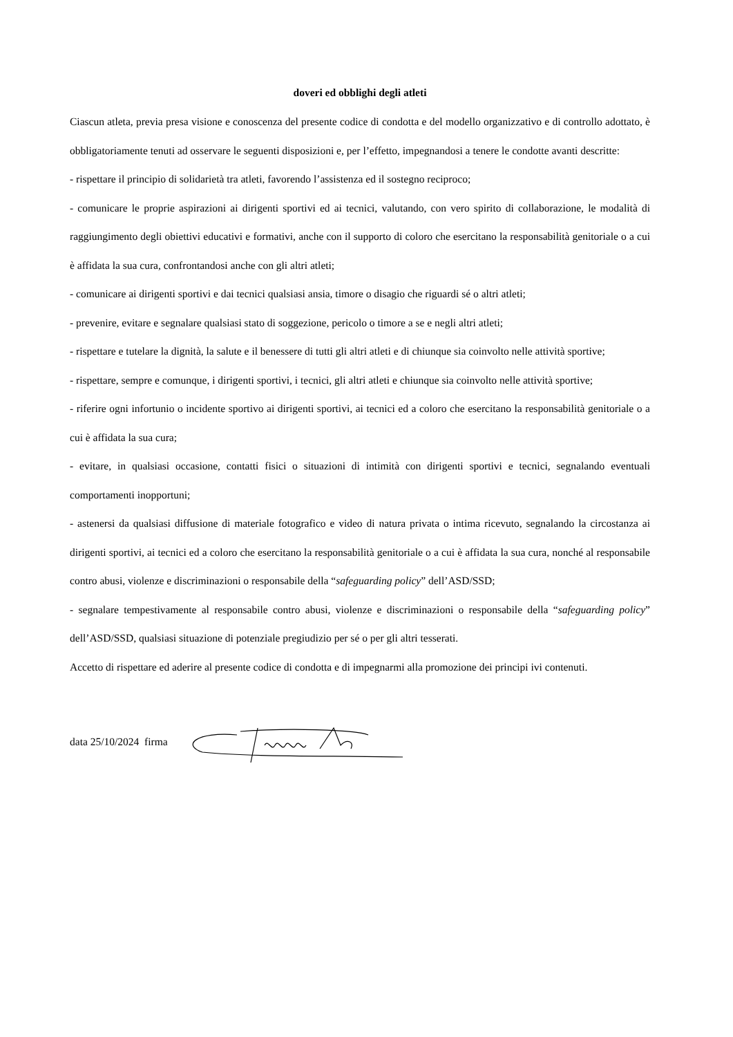doveri ed obblighi degli atleti
Ciascun atleta, previa presa visione e conoscenza del presente codice di condotta e del modello organizzativo e di controllo adottato, è obbligatoriamente tenuti ad osservare le seguenti disposizioni e, per l’effetto, impegnandosi a tenere le condotte avanti descritte:
- rispettare il principio di solidarietà tra atleti, favorendo l’assistenza ed il sostegno reciproco;
- comunicare le proprie aspirazioni ai dirigenti sportivi ed ai tecnici, valutando, con vero spirito di collaborazione, le modalità di raggiungimento degli obiettivi educativi e formativi, anche con il supporto di coloro che esercitano la responsabilità genitoriale o a cui è affidata la sua cura, confrontandosi anche con gli altri atleti;
- comunicare ai dirigenti sportivi e dai tecnici qualsiasi ansia, timore o disagio che riguardi sé o altri atleti;
- prevenire, evitare e segnalare qualsiasi stato di soggezione, pericolo o timore a se e negli altri atleti;
- rispettare e tutelare la dignità, la salute e il benessere di tutti gli altri atleti e di chiunque sia coinvolto nelle attività sportive;
- rispettare, sempre e comunque, i dirigenti sportivi, i tecnici, gli altri atleti e chiunque sia coinvolto nelle attività sportive;
- riferire ogni infortunio o incidente sportivo ai dirigenti sportivi, ai tecnici ed a coloro che esercitano la responsabilità genitoriale o a cui è affidata la sua cura;
- evitare, in qualsiasi occasione, contatti fisici o situazioni di intimità con dirigenti sportivi e tecnici, segnalando eventuali comportamenti inopportuni;
- astenersi da qualsiasi diffusione di materiale fotografico e video di natura privata o intima ricevuto, segnalando la circostanza ai dirigenti sportivi, ai tecnici ed a coloro che esercitano la responsabilità genitoriale o a cui è affidata la sua cura, nonché al responsabile contro abusi, violenze e discriminazioni o responsabile della “safeguarding policy” dell’ASD/SSD;
- segnalare tempestivamente al responsabile contro abusi, violenze e discriminazioni o responsabile della “safeguarding policy” dell’ASD/SSD, qualsiasi situazione di potenziale pregiudizio per sé o per gli altri tesserati.
Accetto di rispettare ed aderire al presente codice di condotta e di impegnarmi alla promozione dei principi ivi contenuti.
data 25/10/2024 firma